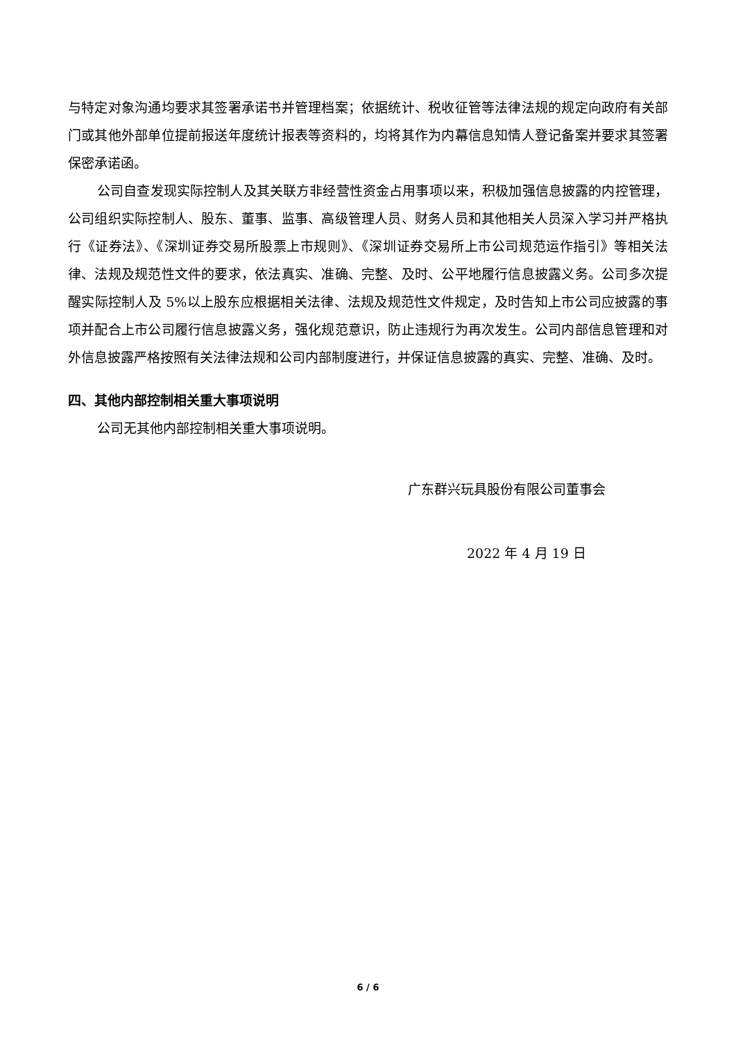与特定对象沟通均要求其签署承诺书并管理档案；依据统计、税收征管等法律法规的规定向政府有关部门或其他外部单位提前报送年度统计报表等资料的，均将其作为内幕信息知情人登记备案并要求其签署保密承诺函。
公司自查发现实际控制人及其关联方非经营性资金占用事项以来，积极加强信息披露的内控管理，公司组织实际控制人、股东、董事、监事、高级管理人员、财务人员和其他相关人员深入学习并严格执行《证券法》、《深圳证券交易所股票上市规则》、《深圳证券交易所上市公司规范运作指引》等相关法律、法规及规范性文件的要求，依法真实、准确、完整、及时、公平地履行信息披露义务。公司多次提醒实际控制人及 5%以上股东应根据相关法律、法规及规范性文件规定，及时告知上市公司应披露的事项并配合上市公司履行信息披露义务，强化规范意识，防止违规行为再次发生。公司内部信息管理和对外信息披露严格按照有关法律法规和公司内部制度进行，并保证信息披露的真实、完整、准确、及时。
四、其他内部控制相关重大事项说明
公司无其他内部控制相关重大事项说明。
广东群兴玩具股份有限公司董事会
2022 年 4 月 19 日
6 / 6